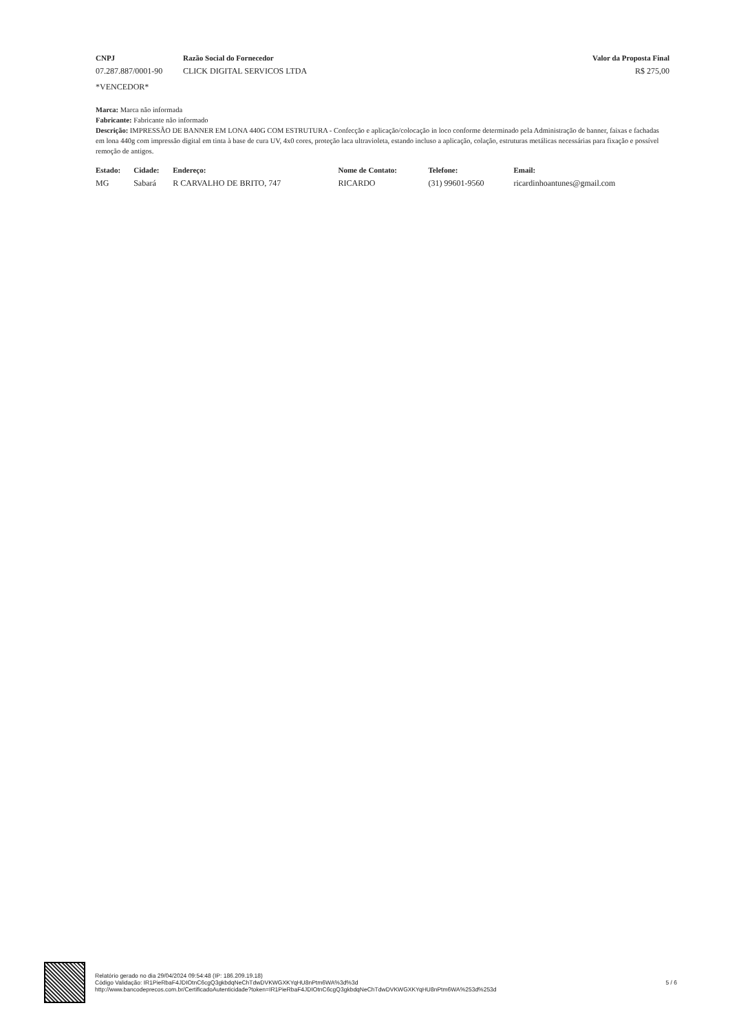| CNPJ | Razão Social do Fornecedor | Valor da Proposta Final |
| --- | --- | --- |
| 07.287.887/0001-90 | CLICK DIGITAL SERVICOS LTDA | R$ 275,00 |
| *VENCEDOR* | | |
Marca: Marca não informada
Fabricante: Fabricante não informado
Descrição: IMPRESSÃO DE BANNER EM LONA 440G COM ESTRUTURA - Confecção e aplicação/colocação in loco conforme determinado pela Administração de banner, faixas e fachadas em lona 440g com impressão digital em tinta à base de cura UV, 4x0 cores, proteção laca ultravioleta, estando incluso a aplicação, colação, estruturas metálicas necessárias para fixação e possível remoção de antigos.
| Estado: | Cidade: | Endereço: | Nome de Contato: | Telefone: | Email: |
| --- | --- | --- | --- | --- | --- |
| MG | Sabará | R CARVALHO DE BRITO, 747 | RICARDO | (31) 99601-9560 | ricardinhoantunes@gmail.com |
Relatório gerado no dia 29/04/2024 09:54:48 (IP: 186.209.19.18)
Código Validação: IR1PieRbaF4JDIOtnC6cgQ3gkbdqNeChTdwDVKWGXKYqHU8nPtm6WA%3d%3d
http://www.bancodeprecos.com.br/CertificadoAutenticidade?token=IR1PieRbaF4JDIOtnC6cgQ3gkbdqNeChTdwDVKWGXKYqHU8nPtm6WA%253d%253d
5 / 6